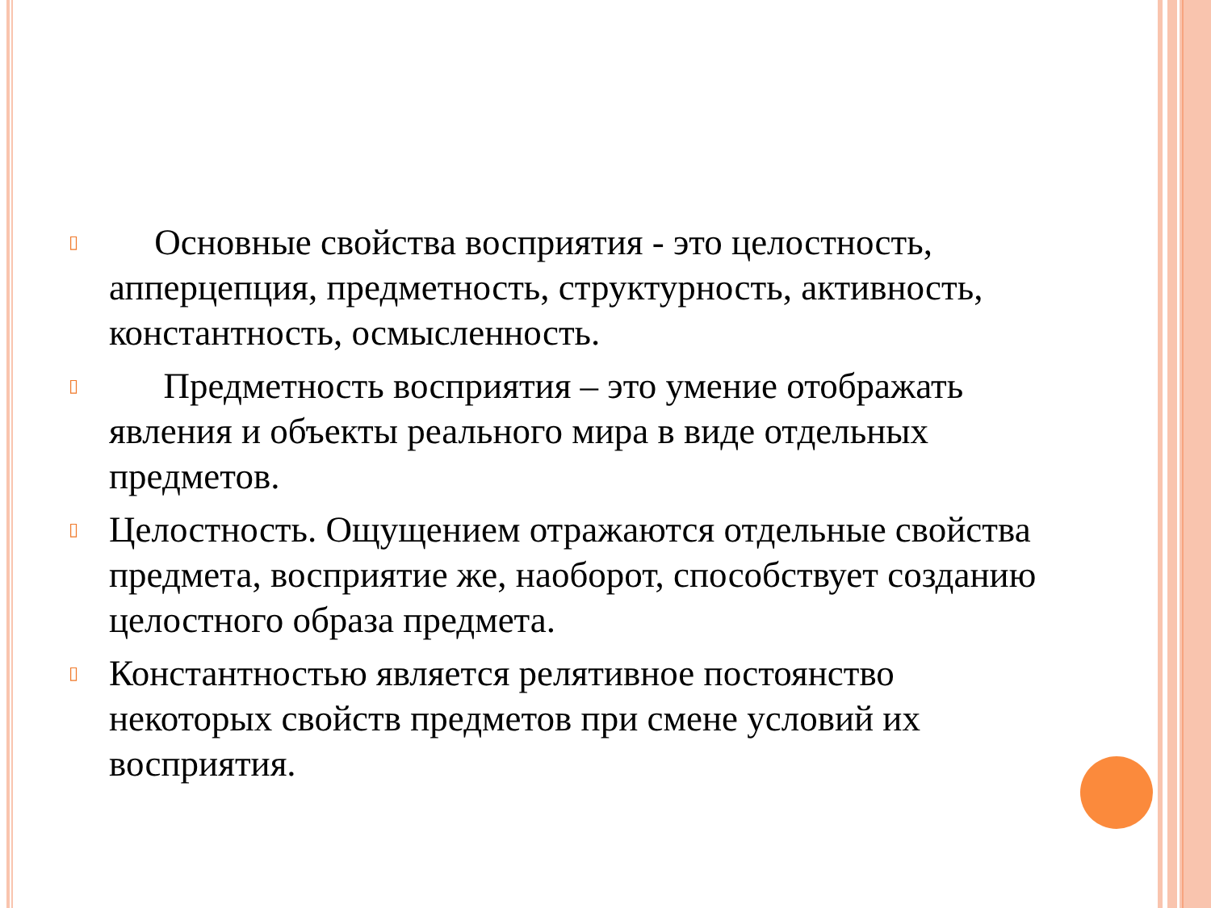▯ Основные свойства восприятия - это целостность, апперцепция, предметность, структурность, активность, константность, осмысленность.
▯ Предметность восприятия – это умение отображать явления и объекты реального мира в виде отдельных предметов.
▯ Целостность. Ощущением отражаются отдельные свойства предмета, восприятие же, наоборот, способствует созданию целостного образа предмета.
▯ Константностью является релятивное постоянство некоторых свойств предметов при смене условий их восприятия.